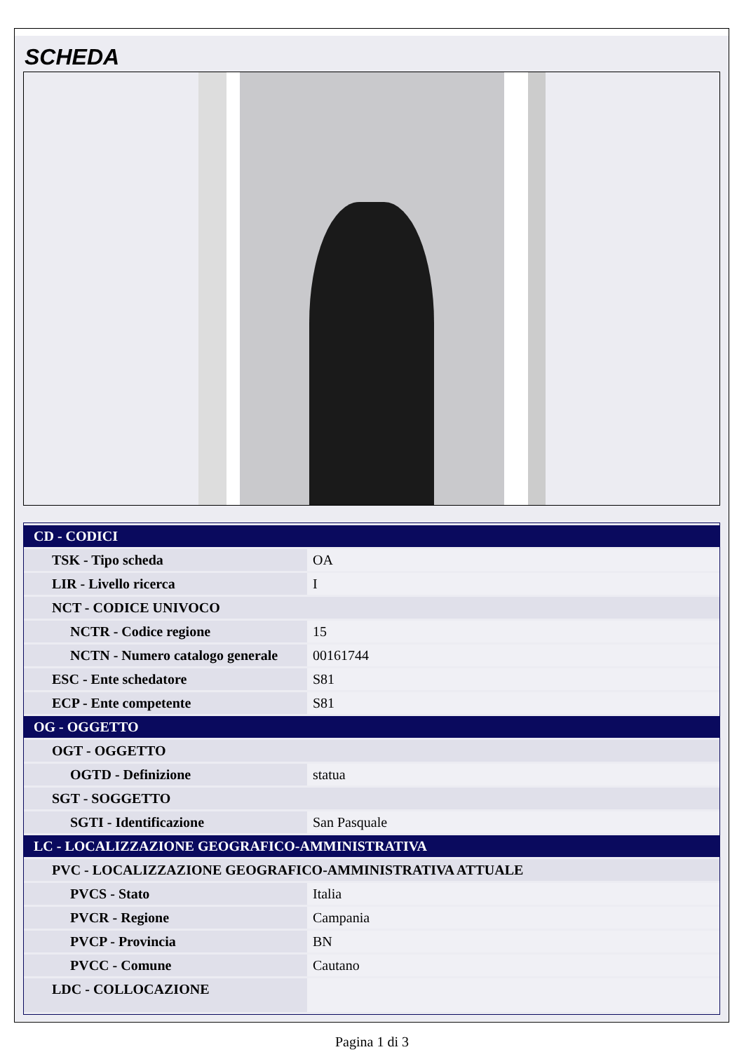SCHEDA
| CD - CODICI | |
| TSK - Tipo scheda | OA |
| LIR - Livello ricerca | I |
| NCT - CODICE UNIVOCO | |
| NCTR - Codice regione | 15 |
| NCTN - Numero catalogo generale | 00161744 |
| ESC - Ente schedatore | S81 |
| ECP - Ente competente | S81 |
| OG - OGGETTO | |
| OGT - OGGETTO | |
| OGTD - Definizione | statua |
| SGT - SOGGETTO | |
| SGTI - Identificazione | San Pasquale |
| LC - LOCALIZZAZIONE GEOGRAFICO-AMMINISTRATIVA | |
| PVC - LOCALIZZAZIONE GEOGRAFICO-AMMINISTRATIVA ATTUALE | |
| PVCS - Stato | Italia |
| PVCR - Regione | Campania |
| PVCP - Provincia | BN |
| PVCC - Comune | Cautano |
| LDC - COLLOCAZIONE | |
Pagina 1 di 3